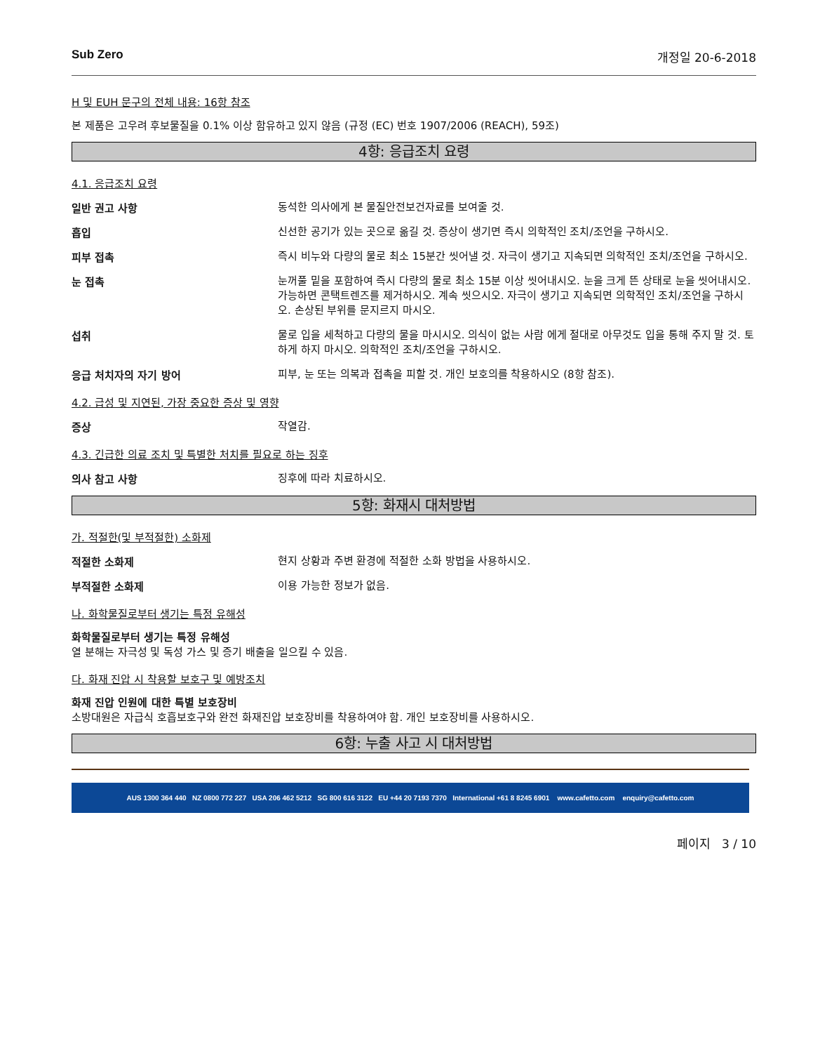Sub Zero 개정일 20-6-2018
H 및 EUH 문구의 전체 내용: 16항 참조
본 제품은 고우려 후보물질을 0.1% 이상 함유하고 있지 않음 (규정 (EC) 번호 1907/2006 (REACH), 59조)
4항: 응급조치 요령
4.1. 응급조치 요령
일반 권고 사항
동석한 의사에게 본 물질안전보건자료를 보여줄 것.
흡입
신선한 공기가 있는 곳으로 옮길 것. 증상이 생기면 즉시 의학적인 조치/조언을 구하시오.
피부 접촉
즉시 비누와 다량의 물로 최소 15분간 씻어낼 것. 자극이 생기고 지속되면 의학적인 조치/조언을 구하시오.
눈 접촉
눈꺼풀 밑을 포함하여 즉시 다량의 물로 최소 15분 이상 씻어내시오. 눈을 크게 뜬 상태로 눈을 씻어내시오. 가능하면 콘택트렌즈를 제거하시오. 계속 씻으시오. 자극이 생기고 지속되면 의학적인 조치/조언을 구하시오. 손상된 부위를 문지르지 마시오.
섭취
물로 입을 세척하고 다량의 물을 마시시오. 의식이 없는 사람 에게 절대로 아무것도 입을 통해 주지 말 것. 토하게 하지 마시오. 의학적인 조치/조언을 구하시오.
응급 처치자의 자기 방어
피부, 눈 또는 의복과 접촉을 피할 것. 개인 보호의를 착용하시오 (8항 참조).
4.2. 급성 및 지연된, 가장 중요한 증상 및 영향
증상
작열감.
4.3. 긴급한 의료 조치 및 특별한 처치를 필요로 하는 징후
의사 참고 사항
징후에 따라 치료하시오.
5항: 화재시 대처방법
가. 적절한(및 부적절한) 소화제
적절한 소화제
현지 상황과 주변 환경에 적절한 소화 방법을 사용하시오.
부적절한 소화제
이용 가능한 정보가 없음.
나. 화학물질로부터 생기는 특정 유해성
화학물질로부터 생기는 특정 유해성
열 분해는 자극성 및 독성 가스 및 증기 배출을 일으킬 수 있음.
다. 화재 진압 시 착용할 보호구 및 예방조치
화재 진압 인원에 대한 특별 보호장비
소방대원은 자급식 호흡보호구와 완전 화재진압 보호장비를 착용하여야 함. 개인 보호장비를 사용하시오.
6항: 누출 사고 시 대처방법
AUS 1300 364 440 NZ 0800 772 227 USA 206 462 5212 SG 800 616 3122 EU +44 20 7193 7370 International +61 8 8245 6901 www.cafetto.com enquiry@cafetto.com
페이지 3 / 10